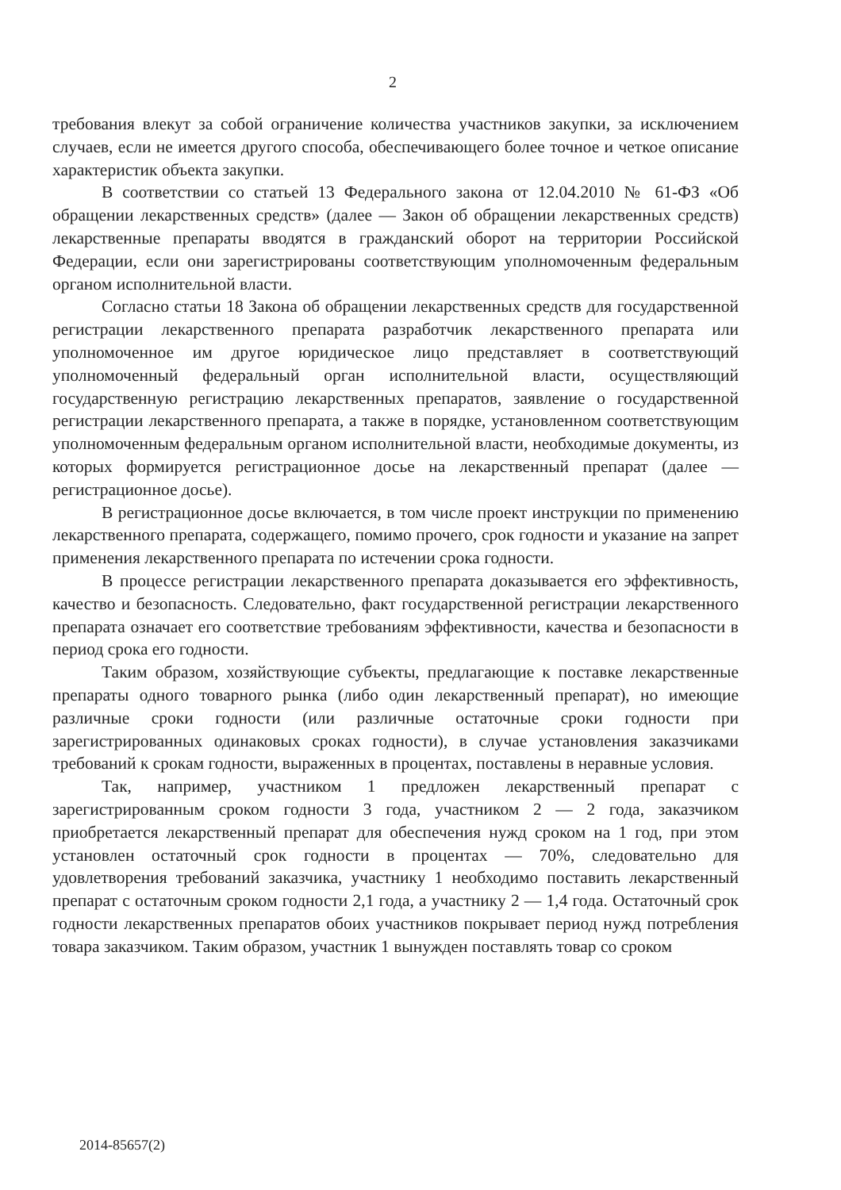2
требования влекут за собой ограничение количества участников закупки, за исключением случаев, если не имеется другого способа, обеспечивающего более точное и четкое описание характеристик объекта закупки.
В соответствии со статьей 13 Федерального закона от 12.04.2010 № 61-ФЗ «Об обращении лекарственных средств» (далее — Закон об обращении лекарственных средств) лекарственные препараты вводятся в гражданский оборот на территории Российской Федерации, если они зарегистрированы соответствующим уполномоченным федеральным органом исполнительной власти.
Согласно статьи 18 Закона об обращении лекарственных средств для государственной регистрации лекарственного препарата разработчик лекарственного препарата или уполномоченное им другое юридическое лицо представляет в соответствующий уполномоченный федеральный орган исполнительной власти, осуществляющий государственную регистрацию лекарственных препаратов, заявление о государственной регистрации лекарственного препарата, а также в порядке, установленном соответствующим уполномоченным федеральным органом исполнительной власти, необходимые документы, из которых формируется регистрационное досье на лекарственный препарат (далее — регистрационное досье).
В регистрационное досье включается, в том числе проект инструкции по применению лекарственного препарата, содержащего, помимо прочего, срок годности и указание на запрет применения лекарственного препарата по истечении срока годности.
В процессе регистрации лекарственного препарата доказывается его эффективность, качество и безопасность. Следовательно, факт государственной регистрации лекарственного препарата означает его соответствие требованиям эффективности, качества и безопасности в период срока его годности.
Таким образом, хозяйствующие субъекты, предлагающие к поставке лекарственные препараты одного товарного рынка (либо один лекарственный препарат), но имеющие различные сроки годности (или различные остаточные сроки годности при зарегистрированных одинаковых сроках годности), в случае установления заказчиками требований к срокам годности, выраженных в процентах, поставлены в неравные условия.
Так, например, участником 1 предложен лекарственный препарат с зарегистрированным сроком годности 3 года, участником 2 — 2 года, заказчиком приобретается лекарственный препарат для обеспечения нужд сроком на 1 год, при этом установлен остаточный срок годности в процентах — 70%, следовательно для удовлетворения требований заказчика, участнику 1 необходимо поставить лекарственный препарат с остаточным сроком годности 2,1 года, а участнику 2 — 1,4 года. Остаточный срок годности лекарственных препаратов обоих участников покрывает период нужд потребления товара заказчиком. Таким образом, участник 1 вынужден поставлять товар со сроком
2014-85657(2)